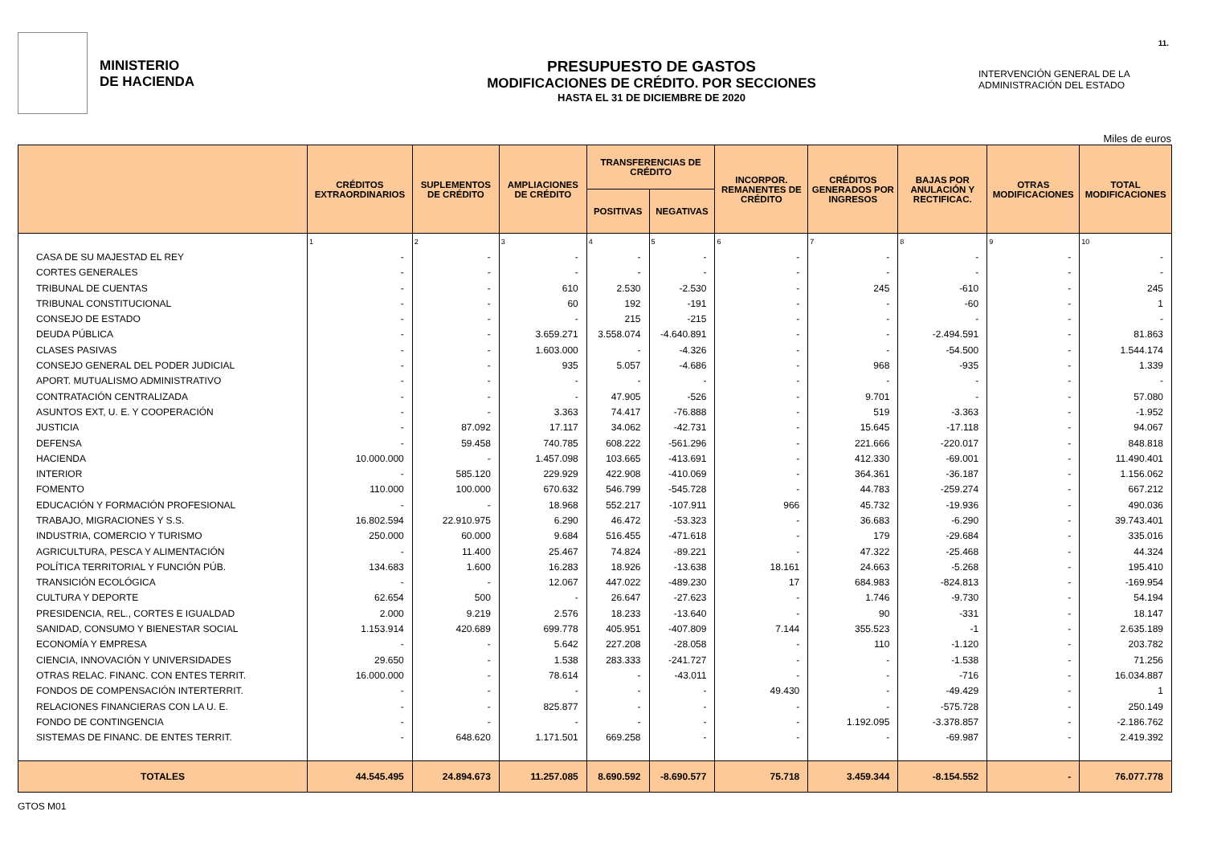11.
MINISTERIO
DE HACIENDA
PRESUPUESTO DE GASTOS
MODIFICACIONES DE CRÉDITO. POR SECCIONES
HASTA EL 31 DE DICIEMBRE DE 2020
INTERVENCIÓN GENERAL DE LA
ADMINISTRACIÓN DEL ESTADO
Miles de euros
| | CRÉDITOS EXTRAORDINARIOS | SUPLEMENTOS DE CRÉDITO | AMPLIACIONES DE CRÉDITO | TRANSFERENCIAS DE CRÉDITO | | INCORPOR. REMANENTES DE CRÉDITO | CRÉDITOS GENERADOS POR INGRESOS | BAJAS POR ANULACIÓN Y RECTIFICAC. | OTRAS MODIFICACIONES | TOTAL MODIFICACIONES |
| --- | --- | --- | --- | --- | --- | --- | --- | --- | --- | --- |
| | | | | POSITIVAS | NEGATIVAS | | | | | |
| | 1 | 2 | 3 | 4 | 5 | 6 | 7 | 8 | 9 | 10 |
| CASA DE SU MAJESTAD EL REY | - | - | - | - | - | - | - | - | - | - |
| CORTES GENERALES | - | - | - | - | - | - | - | - | - | - |
| TRIBUNAL DE CUENTAS | - | - | 610 | 2.530 | -2.530 | - | 245 | -610 | - | 245 |
| TRIBUNAL CONSTITUCIONAL | - | - | 60 | 192 | -191 | - | - | -60 | - | 1 |
| CONSEJO DE ESTADO | - | - | - | 215 | -215 | - | - | - | - | - |
| DEUDA PÚBLICA | - | - | 3.659.271 | 3.558.074 | -4.640.891 | - | - | -2.494.591 | - | 81.863 |
| CLASES PASIVAS | - | - | 1.603.000 | - | -4.326 | - | - | -54.500 | - | 1.544.174 |
| CONSEJO GENERAL DEL PODER JUDICIAL | - | - | 935 | 5.057 | -4.686 | - | 968 | -935 | - | 1.339 |
| APORT. MUTUALISMO ADMINISTRATIVO | - | - | - | - | - | - | - | - | - | - |
| CONTRATACIÓN CENTRALIZADA | - | - | - | 47.905 | -526 | - | 9.701 | - | - | 57.080 |
| ASUNTOS EXT, U. E. Y COOPERACIÓN | - | - | 3.363 | 74.417 | -76.888 | - | 519 | -3.363 | - | -1.952 |
| JUSTICIA | - | 87.092 | 17.117 | 34.062 | -42.731 | - | 15.645 | -17.118 | - | 94.067 |
| DEFENSA | - | 59.458 | 740.785 | 608.222 | -561.296 | - | 221.666 | -220.017 | - | 848.818 |
| HACIENDA | 10.000.000 | - | 1.457.098 | 103.665 | -413.691 | - | 412.330 | -69.001 | - | 11.490.401 |
| INTERIOR | - | 585.120 | 229.929 | 422.908 | -410.069 | - | 364.361 | -36.187 | - | 1.156.062 |
| FOMENTO | 110.000 | 100.000 | 670.632 | 546.799 | -545.728 | - | 44.783 | -259.274 | - | 667.212 |
| EDUCACIÓN Y FORMACIÓN PROFESIONAL | - | - | 18.968 | 552.217 | -107.911 | 966 | 45.732 | -19.936 | - | 490.036 |
| TRABAJO, MIGRACIONES Y S.S. | 16.802.594 | 22.910.975 | 6.290 | 46.472 | -53.323 | - | 36.683 | -6.290 | - | 39.743.401 |
| INDUSTRIA, COMERCIO Y TURISMO | 250.000 | 60.000 | 9.684 | 516.455 | -471.618 | - | 179 | -29.684 | - | 335.016 |
| AGRICULTURA, PESCA Y ALIMENTACIÓN | - | 11.400 | 25.467 | 74.824 | -89.221 | - | 47.322 | -25.468 | - | 44.324 |
| POLÍTICA TERRITORIAL Y FUNCIÓN PÚB. | 134.683 | 1.600 | 16.283 | 18.926 | -13.638 | 18.161 | 24.663 | -5.268 | - | 195.410 |
| TRANSICIÓN ECOLÓGICA | - | - | 12.067 | 447.022 | -489.230 | 17 | 684.983 | -824.813 | - | -169.954 |
| CULTURA Y DEPORTE | 62.654 | 500 | - | 26.647 | -27.623 | - | 1.746 | -9.730 | - | 54.194 |
| PRESIDENCIA, REL., CORTES E IGUALDAD | 2.000 | 9.219 | 2.576 | 18.233 | -13.640 | - | 90 | -331 | - | 18.147 |
| SANIDAD, CONSUMO Y BIENESTAR SOCIAL | 1.153.914 | 420.689 | 699.778 | 405.951 | -407.809 | 7.144 | 355.523 | -1 | - | 2.635.189 |
| ECONOMÍA Y EMPRESA | - | - | 5.642 | 227.208 | -28.058 | - | 110 | -1.120 | - | 203.782 |
| CIENCIA, INNOVACIÓN Y UNIVERSIDADES | 29.650 | - | 1.538 | 283.333 | -241.727 | - | - | -1.538 | - | 71.256 |
| OTRAS RELAC. FINANC. CON ENTES TERRIT. | 16.000.000 | - | 78.614 | - | -43.011 | - | - | -716 | - | 16.034.887 |
| FONDOS DE COMPENSACIÓN INTERTERRIT. | - | - | - | - | - | 49.430 | - | -49.429 | - | 1 |
| RELACIONES FINANCIERAS CON LA U. E. | - | - | 825.877 | - | - | - | - | -575.728 | - | 250.149 |
| FONDO DE CONTINGENCIA | - | - | - | - | - | - | 1.192.095 | -3.378.857 | - | -2.186.762 |
| SISTEMAS DE FINANC. DE ENTES TERRIT. | - | 648.620 | 1.171.501 | 669.258 | - | - | - | -69.987 | - | 2.419.392 |
| TOTALES | 44.545.495 | 24.894.673 | 11.257.085 | 8.690.592 | -8.690.577 | 75.718 | 3.459.344 | -8.154.552 | - | 76.077.778 |
GTOS M01